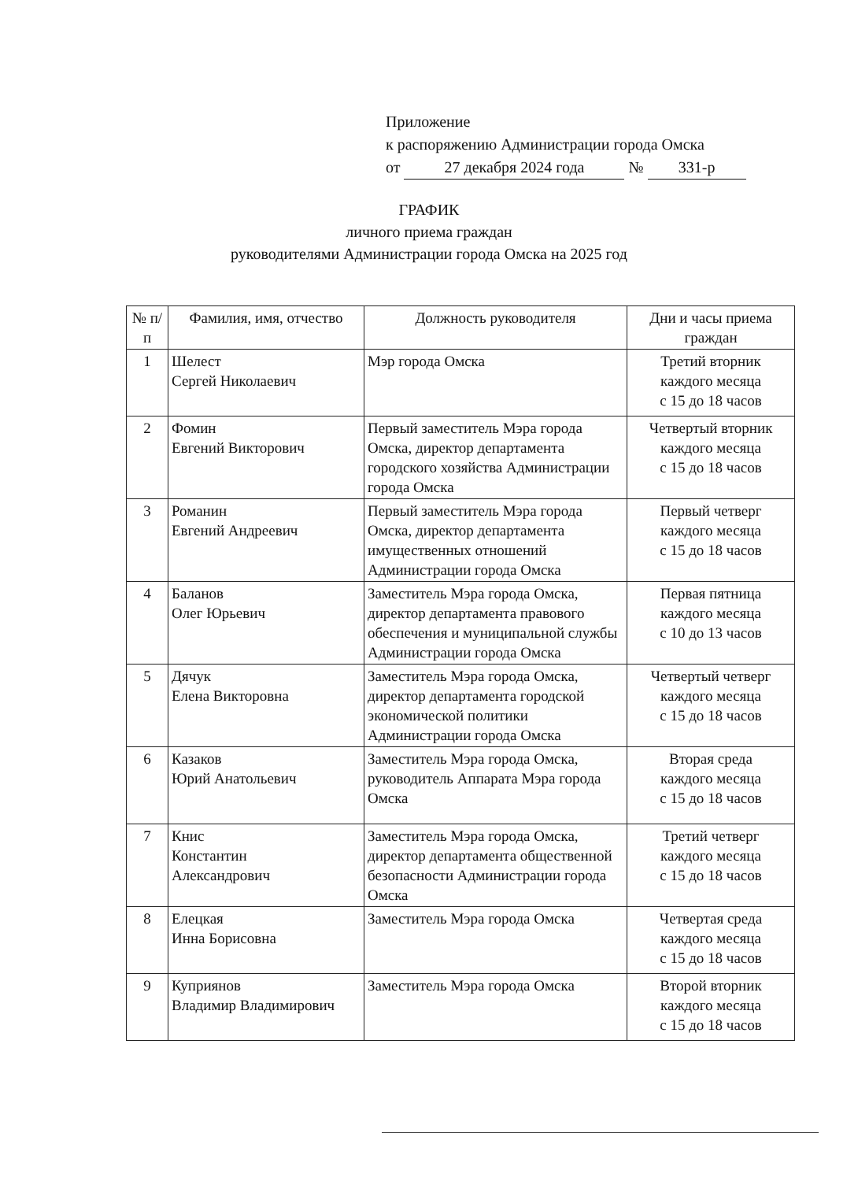Приложение
к распоряжению Администрации города Омска
от 27 декабря 2024 года № 331-р
ГРАФИК
личного приема граждан
руководителями Администрации города Омска на 2025 год
| № п/п | Фамилия, имя, отчество | Должность руководителя | Дни и часы приема граждан |
| --- | --- | --- | --- |
| 1 | Шелест Сергей Николаевич | Мэр города Омска | Третий вторник каждого месяца с 15 до 18 часов |
| 2 | Фомин Евгений Викторович | Первый заместитель Мэра города Омска, директор департамента городского хозяйства Администрации города Омска | Четвертый вторник каждого месяца с 15 до 18 часов |
| 3 | Романин Евгений Андреевич | Первый заместитель Мэра города Омска, директор департамента имущественных отношений Администрации города Омска | Первый четверг каждого месяца с 15 до 18 часов |
| 4 | Баланов Олег Юрьевич | Заместитель Мэра города Омска, директор департамента правового обеспечения и муниципальной службы Администрации города Омска | Первая пятница каждого месяца с 10 до 13 часов |
| 5 | Дячук Елена Викторовна | Заместитель Мэра города Омска, директор департамента городской экономической политики Администрации города Омска | Четвертый четверг каждого месяца с 15 до 18 часов |
| 6 | Казаков Юрий Анатольевич | Заместитель Мэра города Омска, руководитель Аппарата Мэра города Омска | Вторая среда каждого месяца с 15 до 18 часов |
| 7 | Книс Константин Александрович | Заместитель Мэра города Омска, директор департамента общественной безопасности Администрации города Омска | Третий четверг каждого месяца с 15 до 18 часов |
| 8 | Елецкая Инна Борисовна | Заместитель Мэра города Омска | Четвертая среда каждого месяца с 15 до 18 часов |
| 9 | Куприянов Владимир Владимирович | Заместитель Мэра города Омска | Второй вторник каждого месяца с 15 до 18 часов |